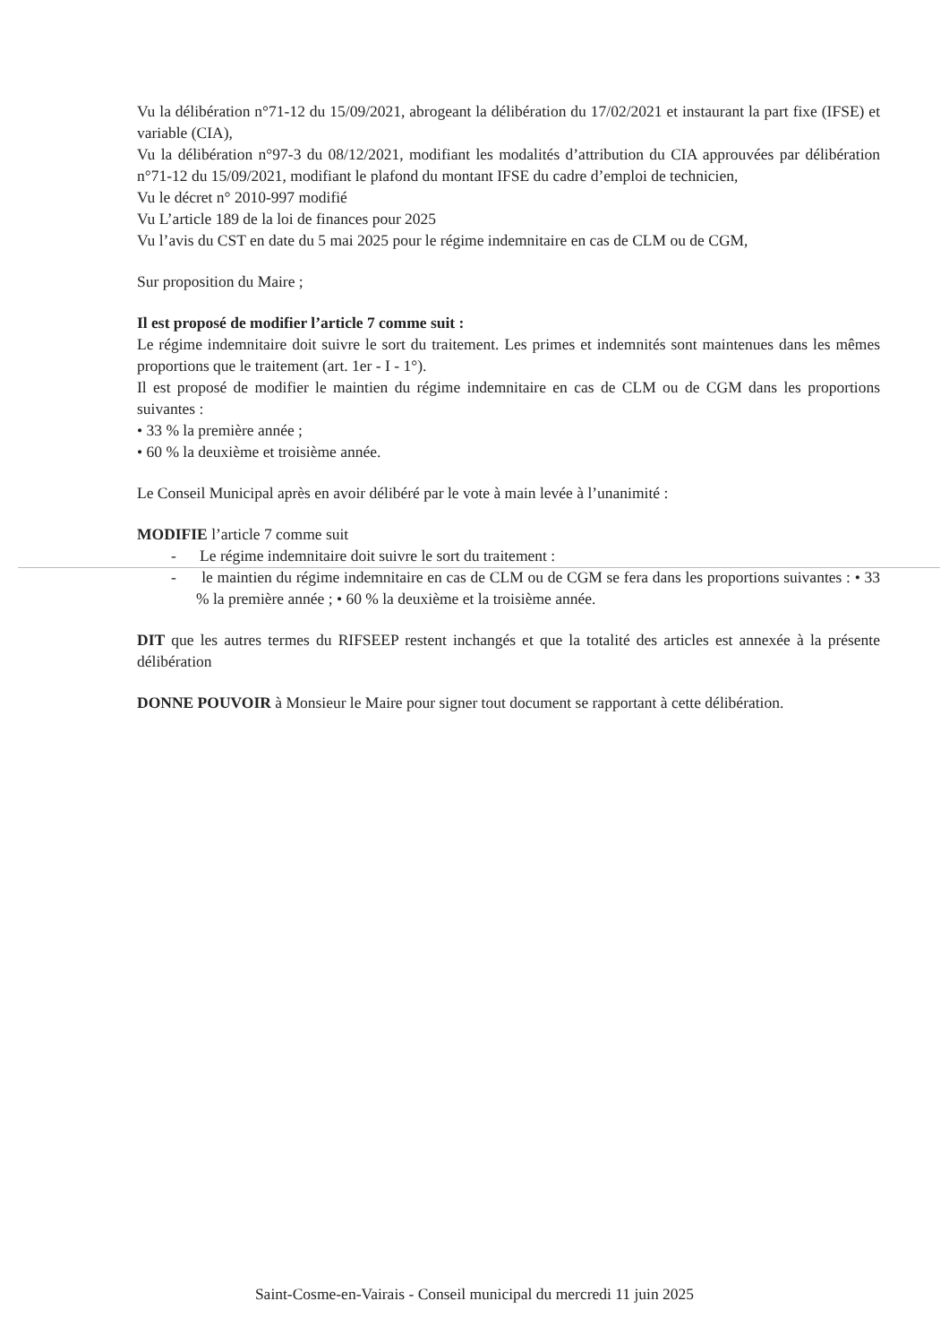Vu la délibération n°71-12 du 15/09/2021, abrogeant la délibération du 17/02/2021 et instaurant la part fixe (IFSE) et variable (CIA),
Vu la délibération n°97-3 du 08/12/2021, modifiant les modalités d’attribution du CIA approuvées par délibération n°71-12 du 15/09/2021, modifiant le plafond du montant IFSE du cadre d’emploi de technicien,
Vu le décret n° 2010-997 modifié
Vu L’article 189 de la loi de finances pour 2025
Vu l’avis du CST en date du 5 mai 2025 pour le régime indemnitaire en cas de CLM ou de CGM,
Sur proposition du Maire ;
Il est proposé de modifier l’article 7 comme suit :
Le régime indemnitaire doit suivre le sort du traitement. Les primes et indemnités sont maintenues dans les mêmes proportions que le traitement (art. 1er - I - 1°).
Il est proposé de modifier le maintien du régime indemnitaire en cas de CLM ou de CGM dans les proportions suivantes :
• 33 % la première année ;
• 60 % la deuxième et troisième année.
Le Conseil Municipal après en avoir délibéré par le vote à main levée à l’unanimité :
MODIFIE l’article 7 comme suit
- Le régime indemnitaire doit suivre le sort du traitement :
- le maintien du régime indemnitaire en cas de CLM ou de CGM se fera dans les proportions suivantes : • 33 % la première année ; • 60 % la deuxième et la troisième année.
DIT que les autres termes du RIFSEEP restent inchangés et que la totalité des articles est annexée à la présente délibération
DONNE POUVOIR à Monsieur le Maire pour signer tout document se rapportant à cette délibération.
Saint-Cosme-en-Vairais - Conseil municipal du mercredi 11 juin 2025